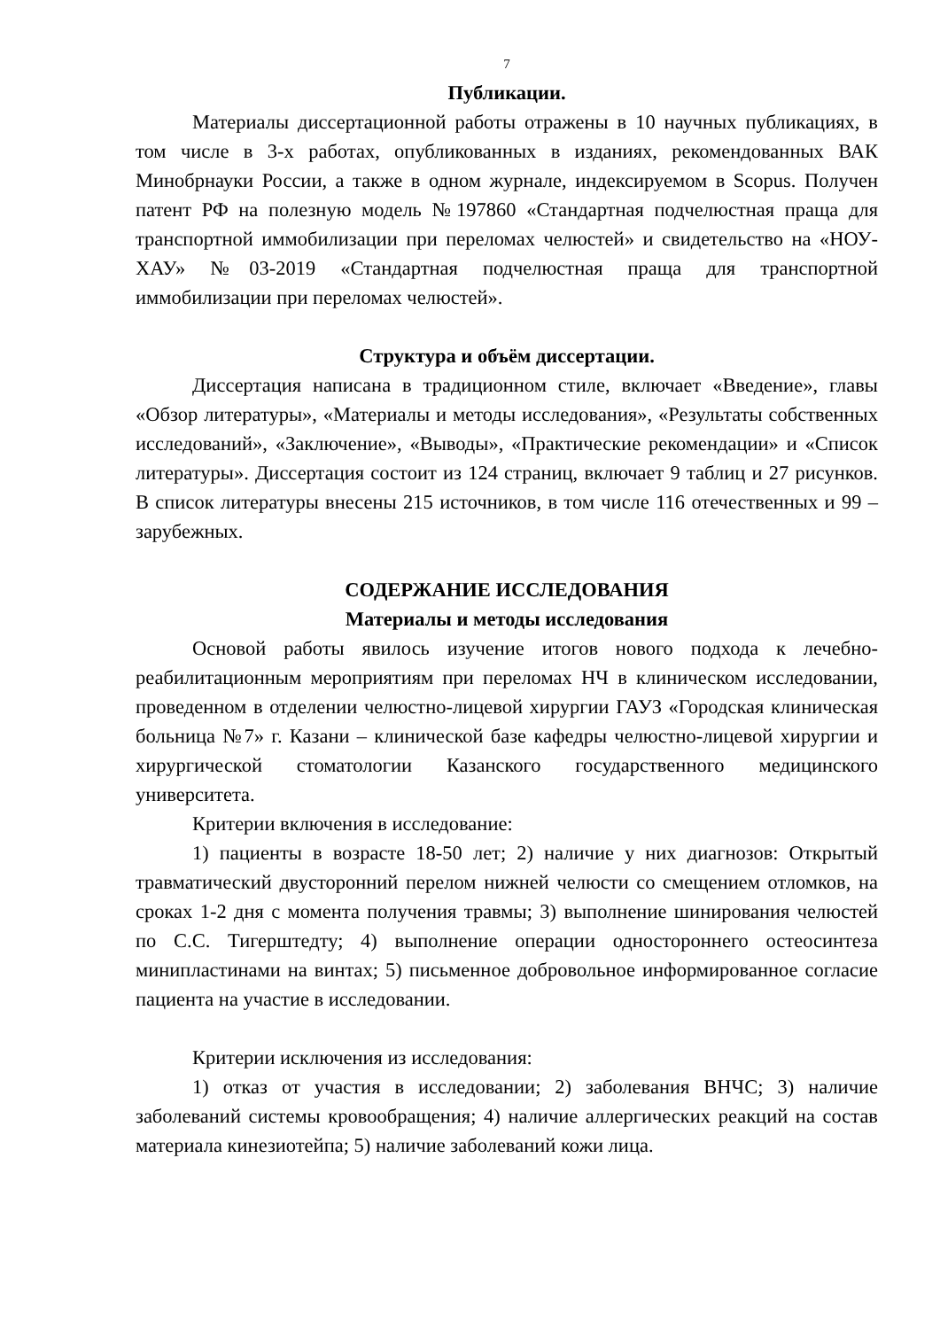7
Публикации.
Материалы диссертационной работы отражены в 10 научных публикациях, в том числе в 3-х работах, опубликованных в изданиях, рекомендованных ВАК Минобрнауки России, а также в одном журнале, индексируемом в Scopus. Получен патент РФ на полезную модель №197860 «Стандартная подчелюстная праща для транспортной иммобилизации при переломах челюстей» и свидетельство на «НОУ-ХАУ» №03-2019 «Стандартная подчелюстная праща для транспортной иммобилизации при переломах челюстей».
Структура и объём диссертации.
Диссертация написана в традиционном стиле, включает «Введение», главы «Обзор литературы», «Материалы и методы исследования», «Результаты собственных исследований», «Заключение», «Выводы», «Практические рекомендации» и «Список литературы». Диссертация состоит из 124 страниц, включает 9 таблиц и 27 рисунков. В список литературы внесены 215 источников, в том числе 116 отечественных и 99 – зарубежных.
СОДЕРЖАНИЕ ИССЛЕДОВАНИЯ
Материалы и методы исследования
Основой работы явилось изучение итогов нового подхода к лечебно-реабилитационным мероприятиям при переломах НЧ в клиническом исследовании, проведенном в отделении челюстно-лицевой хирургии ГАУЗ «Городская клиническая больница №7» г. Казани – клинической базе кафедры челюстно-лицевой хирургии и хирургической стоматологии Казанского государственного медицинского университета.
Критерии включения в исследование:
1) пациенты в возрасте 18-50 лет; 2) наличие у них диагнозов: Открытый травматический двусторонний перелом нижней челюсти со смещением отломков, на сроках 1-2 дня с момента получения травмы; 3) выполнение шинирования челюстей по С.С. Тигерштедту; 4) выполнение операции одностороннего остеосинтеза минипластинами на винтах; 5) письменное добровольное информированное согласие пациента на участие в исследовании.
Критерии исключения из исследования:
1) отказ от участия в исследовании; 2) заболевания ВНЧС; 3) наличие заболеваний системы кровообращения; 4) наличие аллергических реакций на состав материала кинезиотейпа; 5) наличие заболеваний кожи лица.